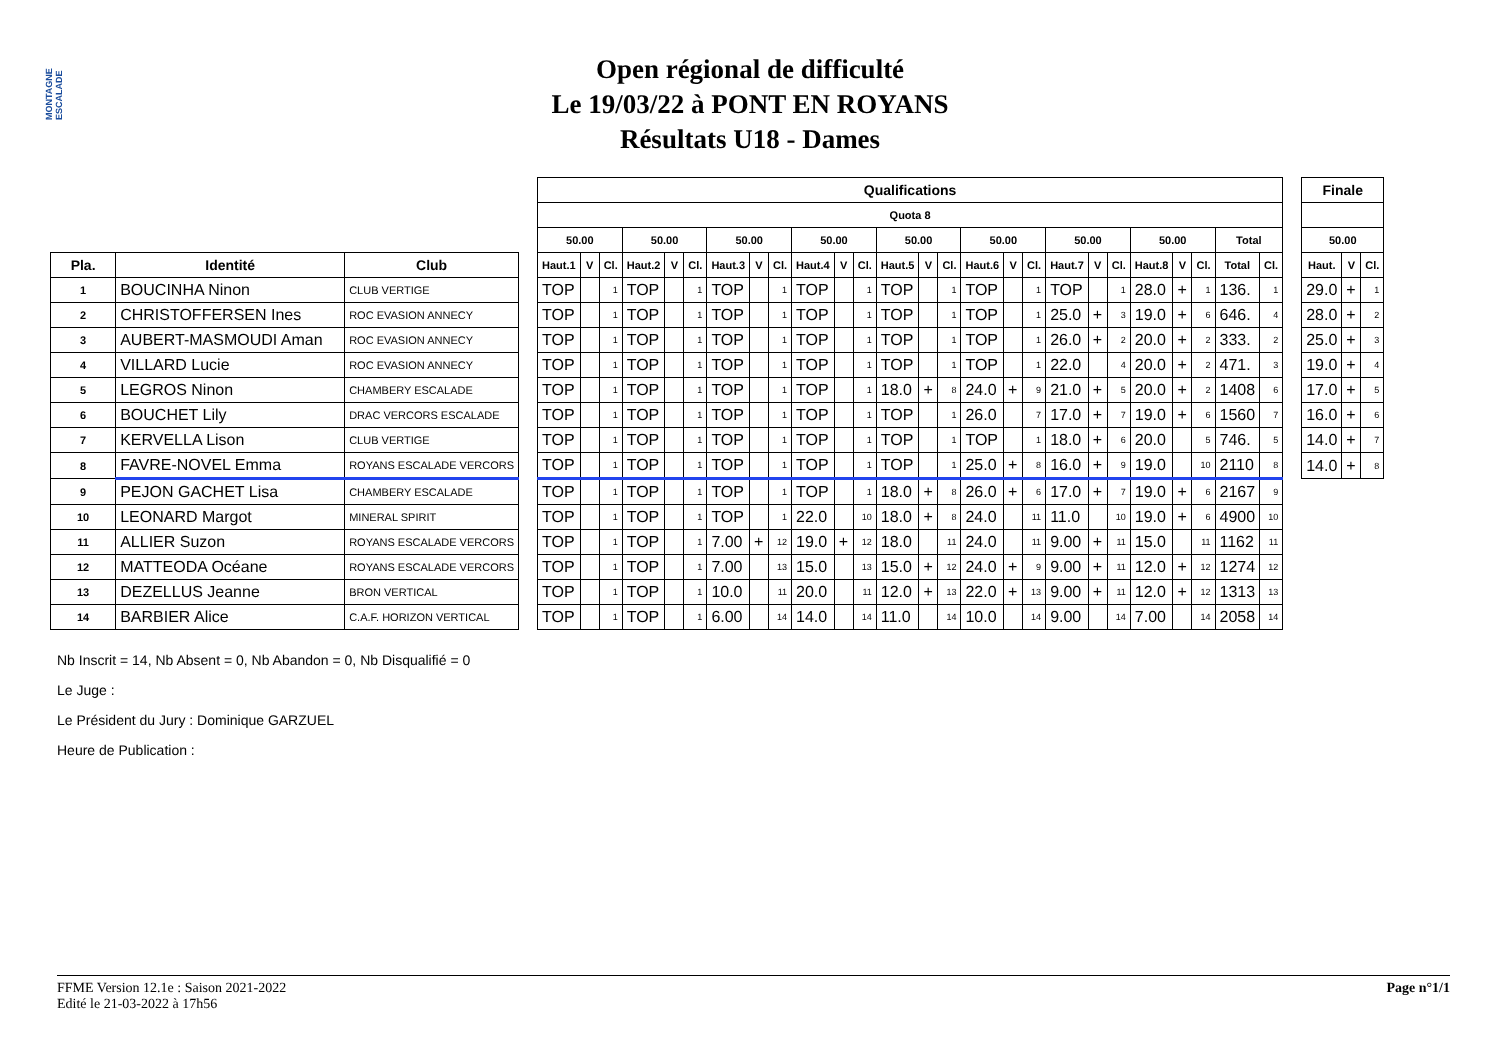MONTAGNE ESCALADE
Open régional de difficulté
Le 19/03/22 à PONT EN ROYANS
Résultats U18 - Dames
| | | | | Qualifications | | | | | | | | | | | | | | | | | | | | | | | | | | | Finale | | |
| --- | --- | --- | --- | --- | --- | --- | --- | --- | --- | --- | --- | --- | --- | --- | --- | --- | --- | --- | --- | --- | --- | --- | --- | --- | --- | --- | --- | --- | --- | --- | --- | --- | --- |
| | | | | Quota 8 | | | | | | | | | | | | | | | | | | | | | | | | | | | | | |
| | | | | 50.00 | | | 50.00 | | | 50.00 | | | 50.00 | | | 50.00 | | | 50.00 | | | 50.00 | | | 50.00 | | | Total | | | 50.00 | | |
| Pla. | Identité | Club | | Haut.1 | V | Cl. | Haut.2 | V | Cl. | Haut.3 | V | Cl. | Haut.4 | V | Cl. | Haut.5 | V | Cl. | Haut.6 | V | Cl. | Haut.7 | V | Cl. | Haut.8 | V | Cl. | Total | Cl. | | Haut. | V | Cl. |
| 1 | BOUCINHA Ninon | CLUB VERTIGE | | TOP | | 1 | TOP | | 1 | TOP | | 1 | TOP | | 1 | TOP | | 1 | TOP | | 1 | TOP | | 1 | 28.0 | + | 1 | 136. | 1 | | 29.0 | + | 1 |
| 2 | CHRISTOFFERSEN Ines | ROC EVASION ANNECY | | TOP | | 1 | TOP | | 1 | TOP | | 1 | TOP | | 1 | TOP | | 1 | TOP | | 1 | 25.0 | + | 3 | 19.0 | + | 6 | 646. | 4 | | 28.0 | + | 2 |
| 3 | AUBERT-MASMOUDI Aman | ROC EVASION ANNECY | | TOP | | 1 | TOP | | 1 | TOP | | 1 | TOP | | 1 | TOP | | 1 | TOP | | 1 | 26.0 | + | 2 | 20.0 | + | 2 | 333. | 2 | | 25.0 | + | 3 |
| 4 | VILLARD Lucie | ROC EVASION ANNECY | | TOP | | 1 | TOP | | 1 | TOP | | 1 | TOP | | 1 | TOP | | 1 | TOP | | 1 | 22.0 | | 4 | 20.0 | + | 2 | 471. | 3 | | 19.0 | + | 4 |
| 5 | LEGROS Ninon | CHAMBERY ESCALADE | | TOP | | 1 | TOP | | 1 | TOP | | 1 | TOP | | 1 | 18.0 | + | 8 | 24.0 | + | 9 | 21.0 | + | 5 | 20.0 | + | 2 | 1408 | 6 | | 17.0 | + | 5 |
| 6 | BOUCHET Lily | DRAC VERCORS ESCALADE | | TOP | | 1 | TOP | | 1 | TOP | | 1 | TOP | | 1 | TOP | | 1 | 26.0 | | 7 | 17.0 | + | 7 | 19.0 | + | 6 | 1560 | 7 | | 16.0 | + | 6 |
| 7 | KERVELLA Lison | CLUB VERTIGE | | TOP | | 1 | TOP | | 1 | TOP | | 1 | TOP | | 1 | TOP | | 1 | TOP | | 1 | 18.0 | + | 6 | 20.0 | | 5 | 746. | 5 | | 14.0 | + | 7 |
| 8 | FAVRE-NOVEL Emma | ROYANS ESCALADE VERCORS | | TOP | | 1 | TOP | | 1 | TOP | | 1 | TOP | | 1 | TOP | | 1 | 25.0 | + | 8 | 16.0 | + | 9 | 19.0 | | 10 | 2110 | 8 | | 14.0 | + | 8 |
| 9 | PEJON GACHET Lisa | CHAMBERY ESCALADE | | TOP | | 1 | TOP | | 1 | TOP | | 1 | TOP | | 1 | 18.0 | + | 8 | 26.0 | + | 6 | 17.0 | + | 7 | 19.0 | + | 6 | 2167 | 9 | | | | |
| 10 | LEONARD Margot | MINERAL SPIRIT | | TOP | | 1 | TOP | | 1 | TOP | | 1 | 22.0 | | 10 | 18.0 | + | 8 | 24.0 | | 11 | 11.0 | | 10 | 19.0 | + | 6 | 4900 | 10 | | | | |
| 11 | ALLIER Suzon | ROYANS ESCALADE VERCORS | | TOP | | 1 | TOP | | 1 | 7.00 | + | 12 | 19.0 | + | 12 | 18.0 | | 11 | 24.0 | | 11 | 9.00 | + | 11 | 15.0 | | 11 | 1162 | 11 | | | | |
| 12 | MATTEODA Océane | ROYANS ESCALADE VERCORS | | TOP | | 1 | TOP | | 1 | 7.00 | | 13 | 15.0 | | 13 | 15.0 | + | 12 | 24.0 | + | 9 | 9.00 | + | 11 | 12.0 | + | 12 | 1274 | 12 | | | | |
| 13 | DEZELLUS Jeanne | BRON VERTICAL | | TOP | | 1 | TOP | | 1 | 10.0 | | 11 | 20.0 | | 11 | 12.0 | + | 13 | 22.0 | + | 13 | 9.00 | + | 11 | 12.0 | + | 12 | 1313 | 13 | | | | |
| 14 | BARBIER Alice | C.A.F. HORIZON VERTICAL | | TOP | | 1 | TOP | | 1 | 6.00 | | 14 | 14.0 | | 14 | 11.0 | | 14 | 10.0 | | 14 | 9.00 | | 14 | 7.00 | | 14 | 2058 | 14 | | | | |
Nb Inscrit = 14, Nb Absent = 0, Nb Abandon = 0, Nb Disqualifié = 0
Le Juge :
Le Président du Jury : Dominique GARZUEL
Heure de Publication :
FFME Version 12.1e : Saison 2021-2022
Edité le 21-03-2022 à 17h56
Page n°1/1